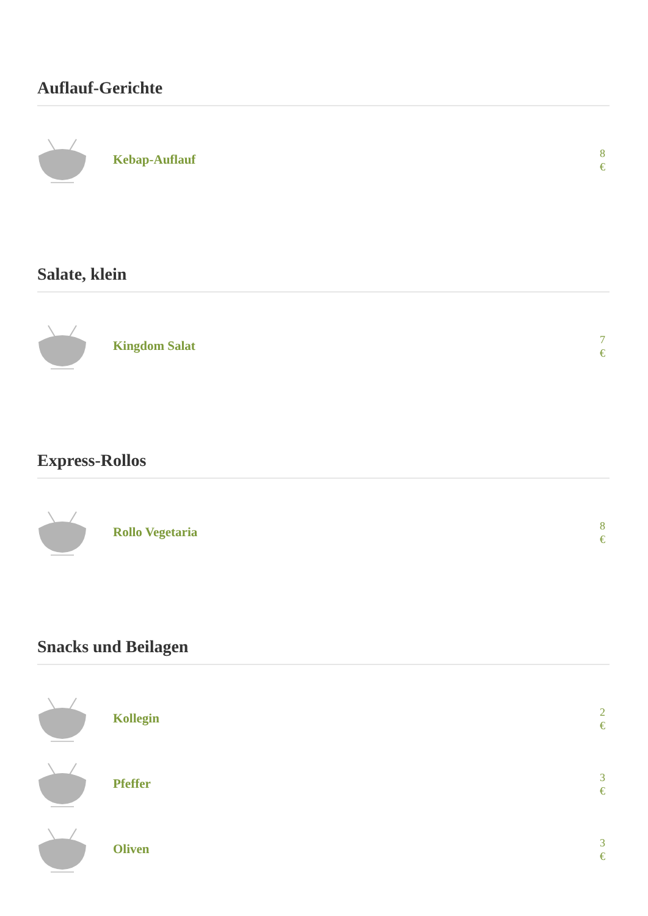Auflauf-Gerichte
Kebap-Auflauf
8 €
Salate, klein
Kingdom Salat
7 €
Express-Rollos
Rollo Vegetaria
8 €
Snacks und Beilagen
Kollegin
2 €
Pfeffer
3 €
Oliven
3 €